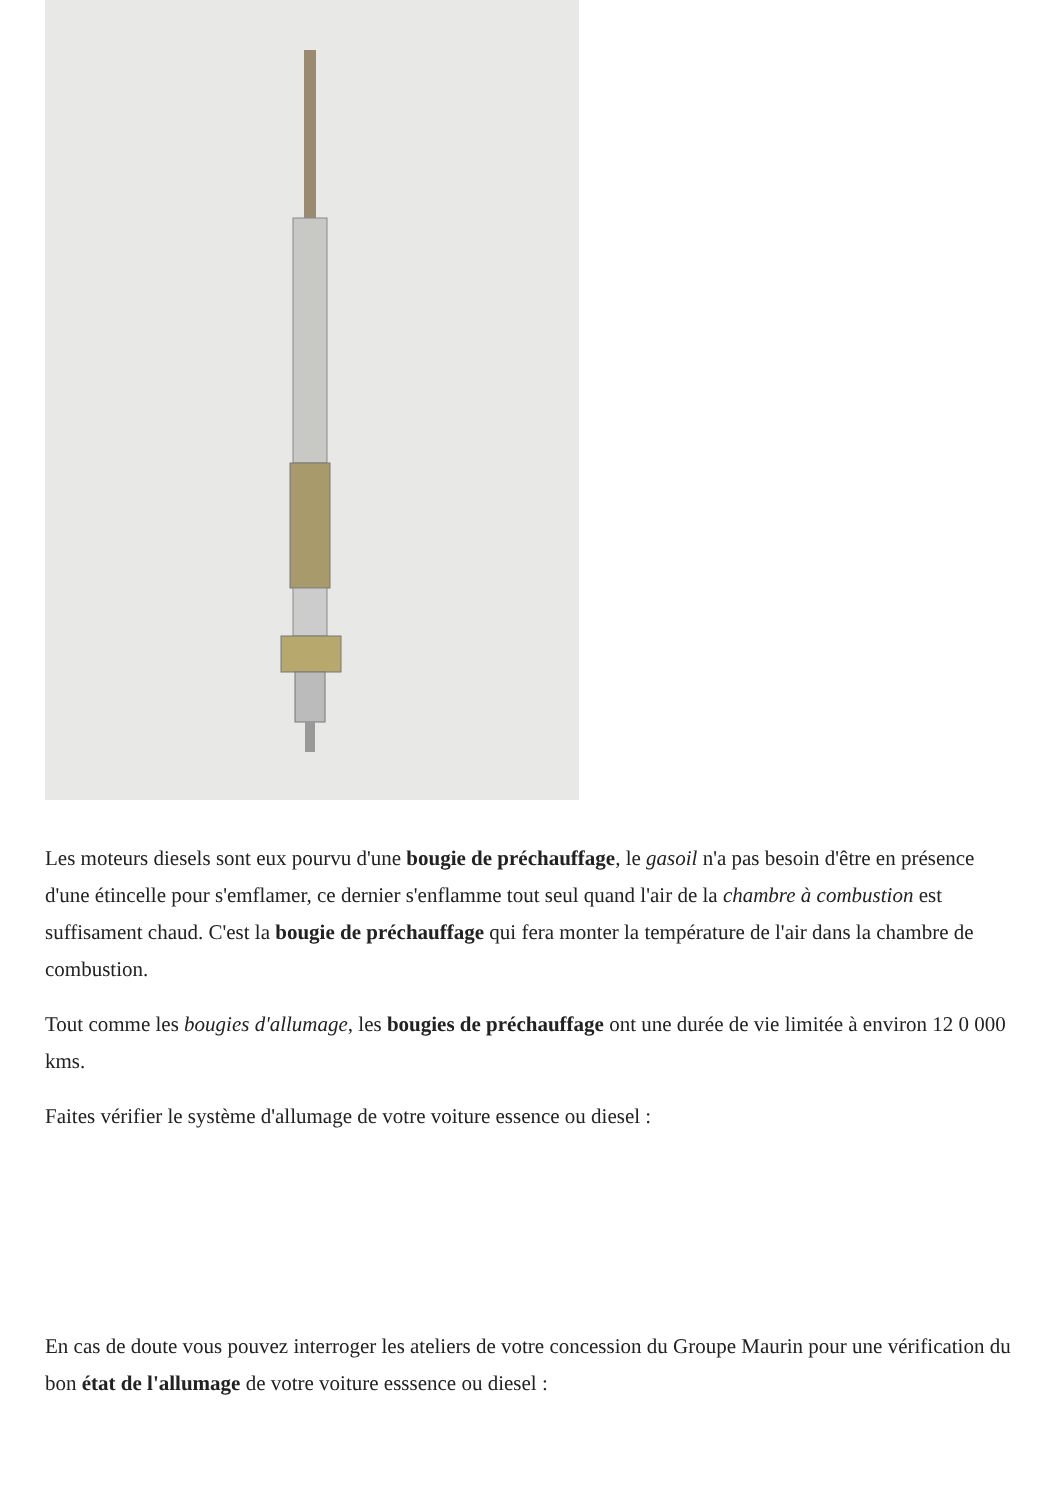Les moteurs diesels sont eux pourvu d'une bougie de préchauffage, le gasoil n'a pas besoin d'être en présence d'une étincelle pour s'emflamer, ce dernier s'enflamme tout seul quand l'air de la chambre à combustion est suffisament chaud. C'est la bougie de préchauffage qui fera monter la température de l'air dans la chambre de combustion.
Tout comme les bougies d'allumage, les bougies de préchauffage ont une durée de vie limitée à environ 12 0 000 kms.
Faites vérifier le système d'allumage de votre voiture essence ou diesel :
En cas de doute vous pouvez interroger les ateliers de votre concession du Groupe Maurin pour une vérification du bon état de l'allumage de votre voiture esssence ou diesel :